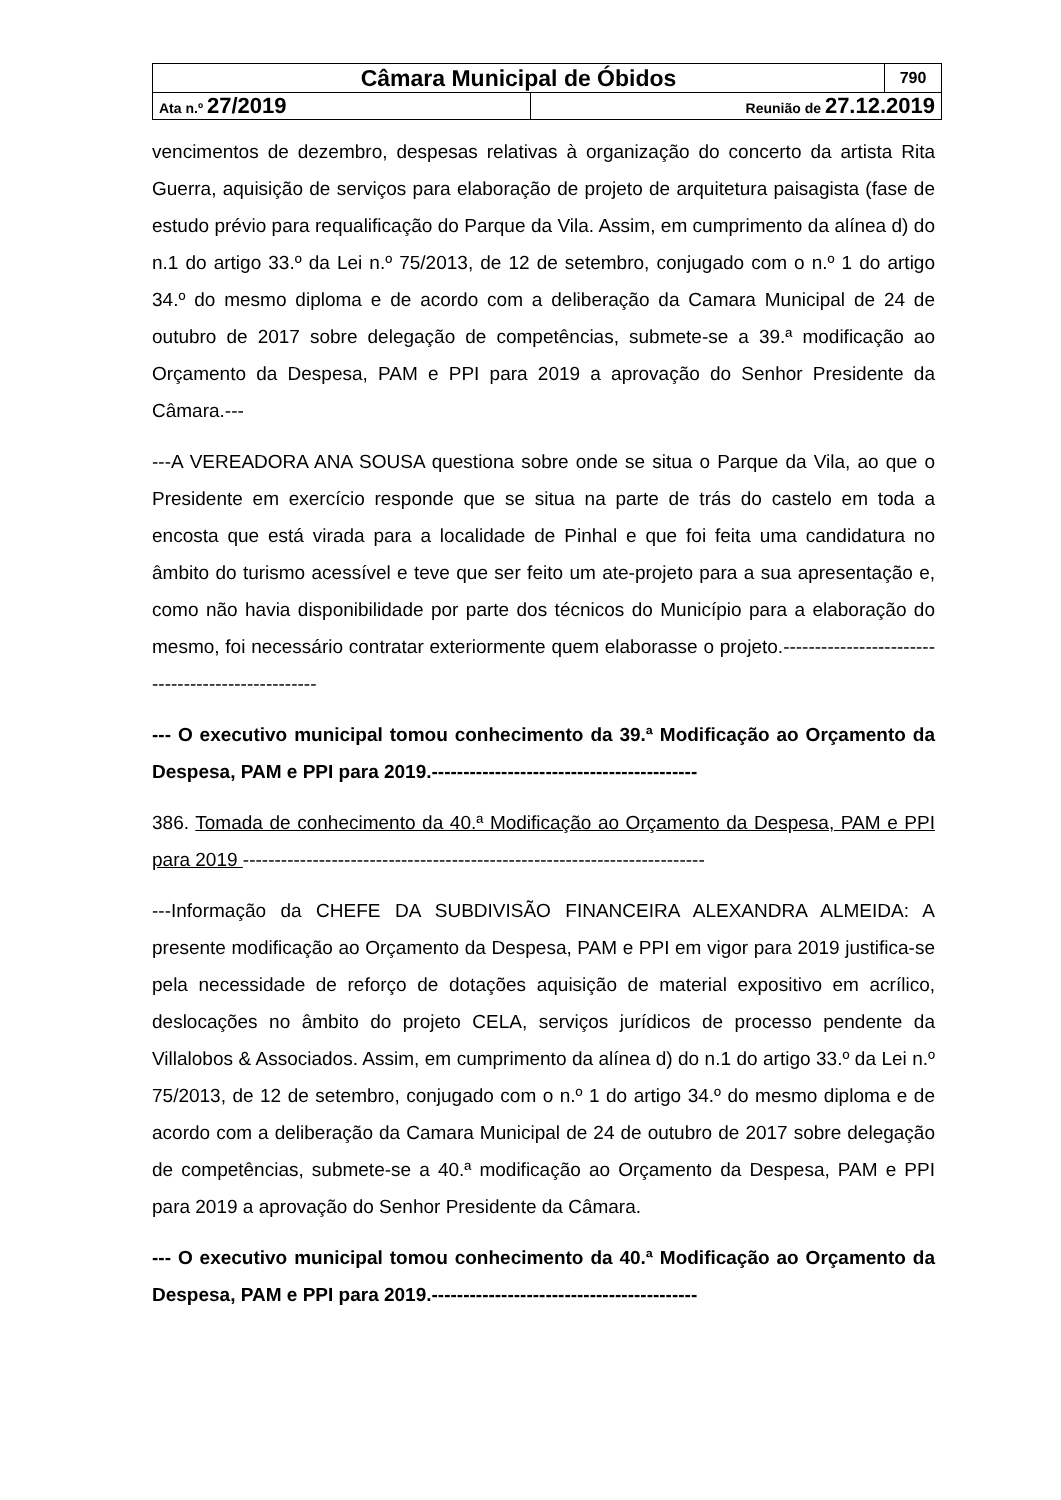| Câmara Municipal de Óbidos | | 790 |
| Ata n.º 27/2019 | Reunião de 27.12.2019 | |
vencimentos de dezembro, despesas relativas à organização do concerto da artista Rita Guerra, aquisição de serviços para elaboração de projeto de arquitetura paisagista (fase de estudo prévio para requalificação do Parque da Vila. Assim, em cumprimento da alínea d) do n.1 do artigo 33.º da Lei n.º 75/2013, de 12 de setembro, conjugado com o n.º 1 do artigo 34.º do mesmo diploma e de acordo com a deliberação da Camara Municipal de 24 de outubro de 2017 sobre delegação de competências, submete-se a 39.ª modificação ao Orçamento da Despesa, PAM e PPI para 2019 a aprovação do Senhor Presidente da Câmara.---
---A VEREADORA ANA SOUSA questiona sobre onde se situa o Parque da Vila, ao que o Presidente em exercício responde que se situa na parte de trás do castelo em toda a encosta que está virada para a localidade de Pinhal e que foi feita uma candidatura no âmbito do turismo acessível e teve que ser feito um ate-projeto para a sua apresentação e, como não havia disponibilidade por parte dos técnicos do Município para a elaboração do mesmo, foi necessário contratar exteriormente quem elaborasse o projeto.--------------------------------------------------
--- O executivo municipal tomou conhecimento da 39.ª Modificação ao Orçamento da Despesa, PAM e PPI para 2019.------------------------------------------
386. Tomada de conhecimento da 40.ª Modificação ao Orçamento da Despesa, PAM e PPI para 2019 -------------------------------------------------------------------------
---Informação da CHEFE DA SUBDIVISÃO FINANCEIRA ALEXANDRA ALMEIDA: A presente modificação ao Orçamento da Despesa, PAM e PPI em vigor para 2019 justifica-se pela necessidade de reforço de dotações aquisição de material expositivo em acrílico, deslocações no âmbito do projeto CELA, serviços jurídicos de processo pendente da Villalobos & Associados. Assim, em cumprimento da alínea d) do n.1 do artigo 33.º da Lei n.º 75/2013, de 12 de setembro, conjugado com o n.º 1 do artigo 34.º do mesmo diploma e de acordo com a deliberação da Camara Municipal de 24 de outubro de 2017 sobre delegação de competências, submete-se a 40.ª modificação ao Orçamento da Despesa, PAM e PPI para 2019 a aprovação do Senhor Presidente da Câmara.
--- O executivo municipal tomou conhecimento da 40.ª Modificação ao Orçamento da Despesa, PAM e PPI para 2019.------------------------------------------